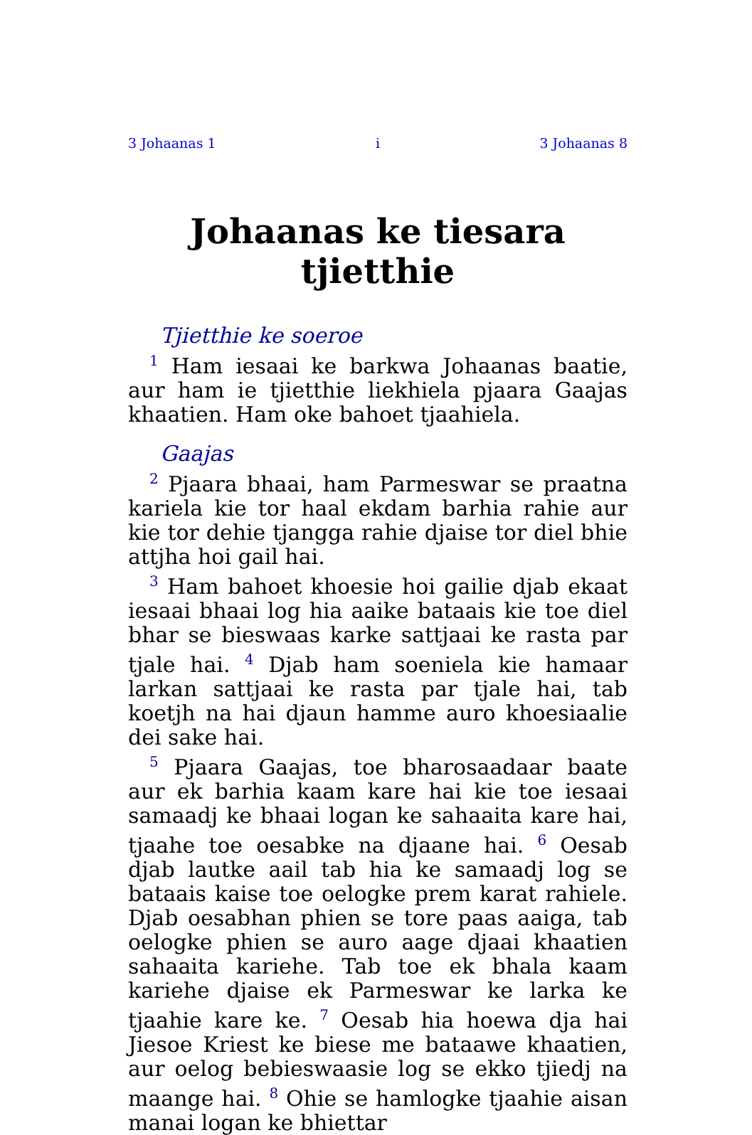3 Johaanas 1 i 3 Johaanas 8
Johaanas ke tiesara tjietthie
Tjietthie ke soeroe
<sup>1</sup> Ham iesaai ke barkwa Johaanas baatie, aur ham ie tjietthie liekhiela pjaara Gaajas khaatien. Ham oke bahoet tjaahiela.
Gaajas
<sup>2</sup> Pjaara bhaai, ham Parmeswar se praatna kariela kie tor haal ekdam barhia rahie aur kie tor dehie tjangga rahie djaise tor diel bhie attjha hoi gail hai.
<sup>3</sup> Ham bahoet khoesie hoi gailie djab ekaat iesaai bhaai log hia aaike bataais kie toe diel bhar se bieswaas karke sattjaai ke rasta par tjale hai. <sup>4</sup> Djab ham soeniela kie hamaar larkan sattjaai ke rasta par tjale hai, tab koetjh na hai djaun hamme auro khoesiaalie dei sake hai.
<sup>5</sup> Pjaara Gaajas, toe bharosaadaar baate aur ek barhia kaam kare hai kie toe iesaai samaadj ke bhaai logan ke sahaaita kare hai, tjaahe toe oesabke na djaane hai. <sup>6</sup> Oesab djab lautke aail tab hia ke samaadj log se bataais kaise toe oelogke prem karat rahiele. Djab oesabhan phien se tore paas aaiga, tab oelogke phien se auro aage djaai khaatien sahaaita kariehe. Tab toe ek bhala kaam kariehe djaise ek Parmeswar ke larka ke tjaahie kare ke. <sup>7</sup> Oesab hia hoewa dja hai Jiesoe Kriest ke biese me bataawe khaatien, aur oelog bebieswaasie log se ekko tjiedj na maange hai. <sup>8</sup> Ohie se hamlogke tjaahie aisan manai logan ke bhiettar